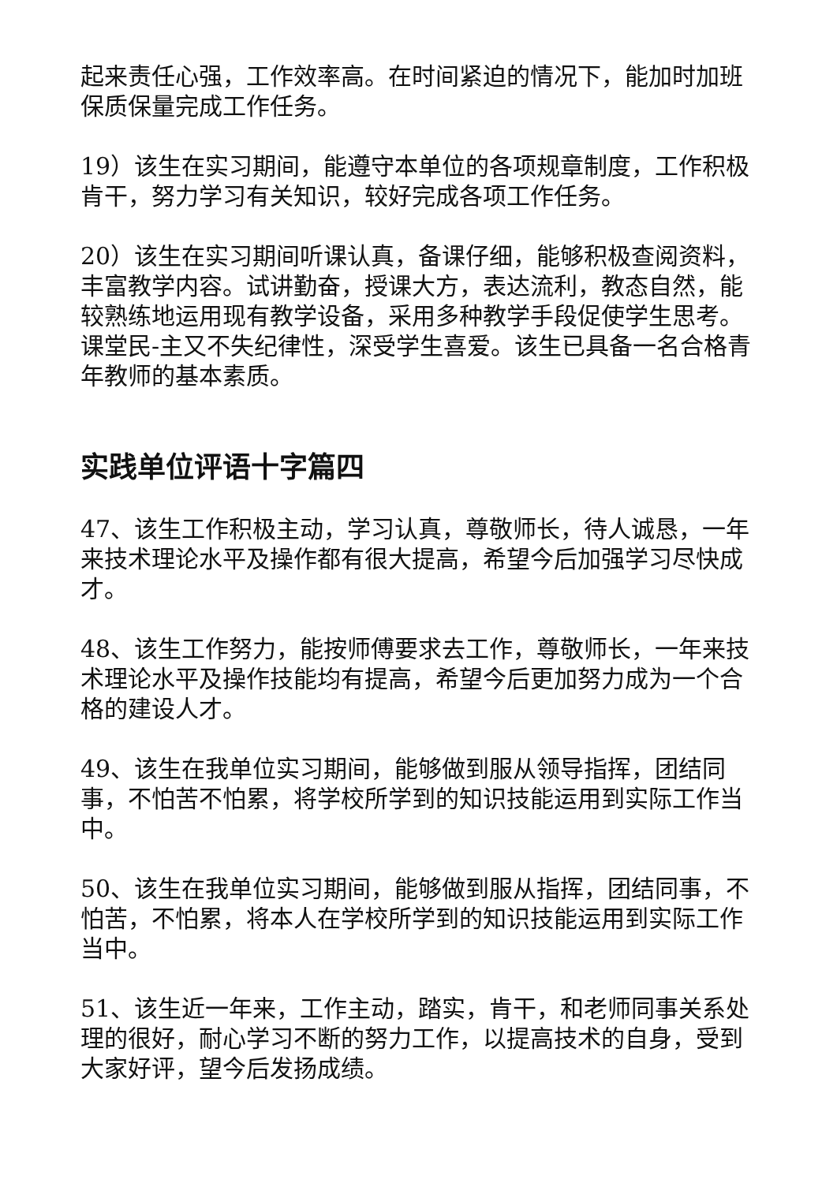起来责任心强，工作效率高。在时间紧迫的情况下，能加时加班保质保量完成工作任务。
19）该生在实习期间，能遵守本单位的各项规章制度，工作积极肯干，努力学习有关知识，较好完成各项工作任务。
20）该生在实习期间听课认真，备课仔细，能够积极查阅资料，丰富教学内容。试讲勤奋，授课大方，表达流利，教态自然，能较熟练地运用现有教学设备，采用多种教学手段促使学生思考。课堂民-主又不失纪律性，深受学生喜爱。该生已具备一名合格青年教师的基本素质。
实践单位评语十字篇四
47、该生工作积极主动，学习认真，尊敬师长，待人诚恳，一年来技术理论水平及操作都有很大提高，希望今后加强学习尽快成才。
48、该生工作努力，能按师傅要求去工作，尊敬师长，一年来技术理论水平及操作技能均有提高，希望今后更加努力成为一个合格的建设人才。
49、该生在我单位实习期间，能够做到服从领导指挥，团结同事，不怕苦不怕累，将学校所学到的知识技能运用到实际工作当中。
50、该生在我单位实习期间，能够做到服从指挥，团结同事，不怕苦，不怕累，将本人在学校所学到的知识技能运用到实际工作当中。
51、该生近一年来，工作主动，踏实，肯干，和老师同事关系处理的很好，耐心学习不断的努力工作，以提高技术的自身，受到大家好评，望今后发扬成绩。